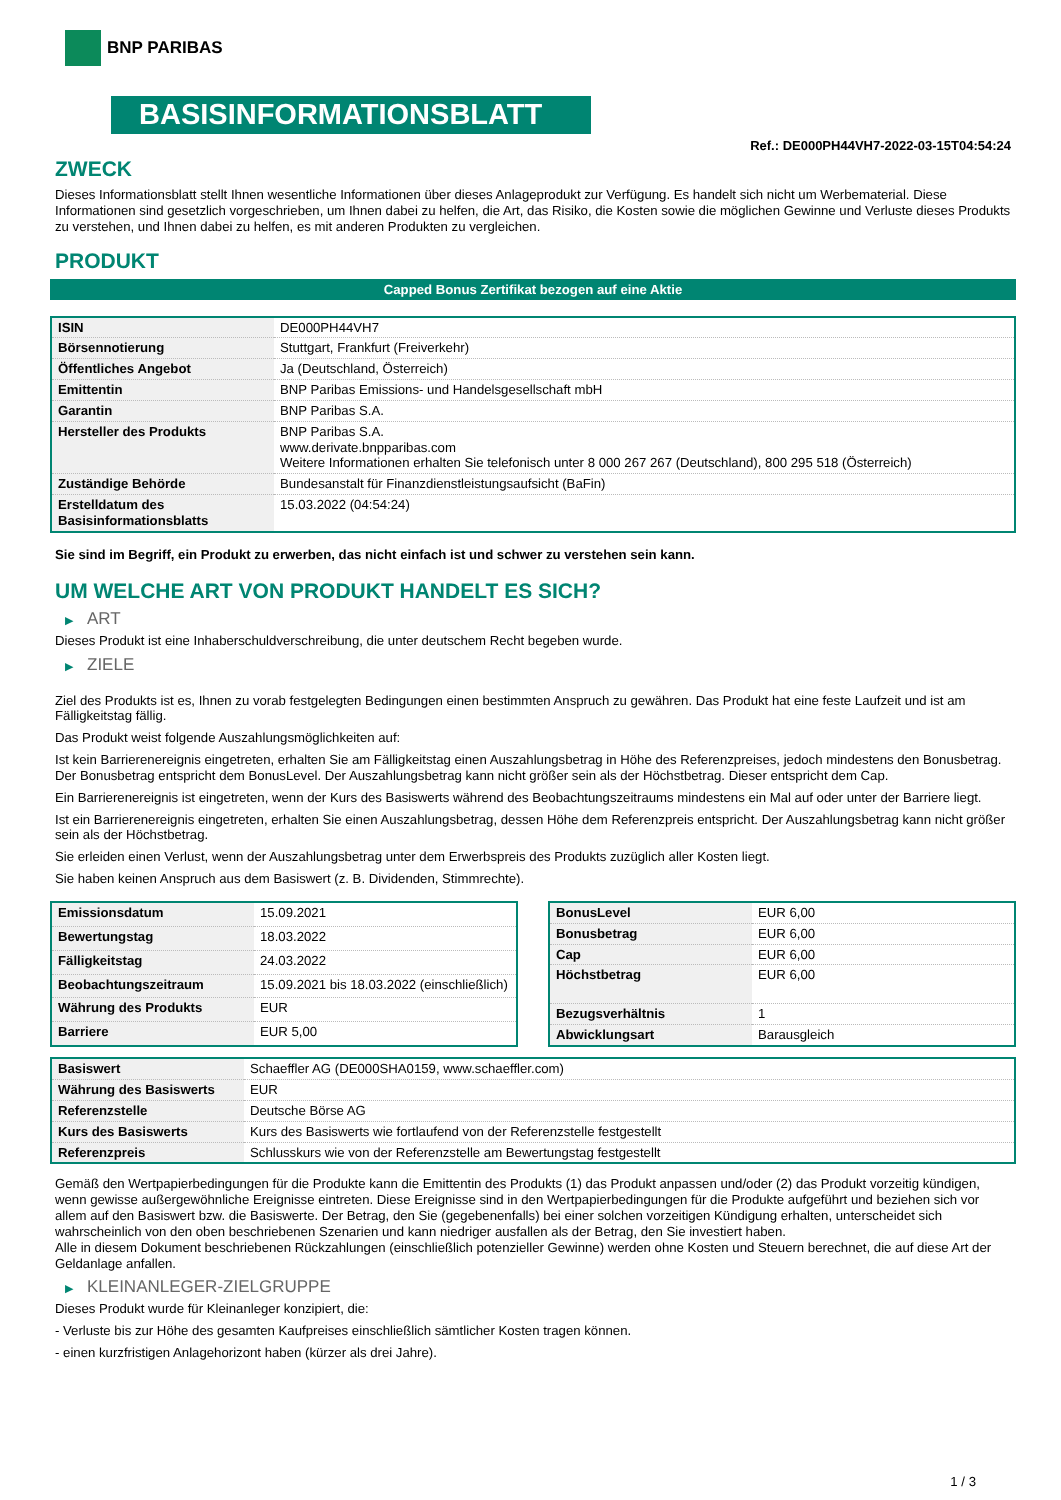BNP PARIBAS
BASISINFORMATIONSBLATT
Ref.: DE000PH44VH7-2022-03-15T04:54:24
ZWECK
Dieses Informationsblatt stellt Ihnen wesentliche Informationen über dieses Anlageprodukt zur Verfügung. Es handelt sich nicht um Werbematerial. Diese Informationen sind gesetzlich vorgeschrieben, um Ihnen dabei zu helfen, die Art, das Risiko, die Kosten sowie die möglichen Gewinne und Verluste dieses Produkts zu verstehen, und Ihnen dabei zu helfen, es mit anderen Produkten zu vergleichen.
PRODUKT
Capped Bonus Zertifikat bezogen auf eine Aktie
| ISIN | DE000PH44VH7 |
| Börsennotierung | Stuttgart, Frankfurt (Freiverkehr) |
| Öffentliches Angebot | Ja (Deutschland, Österreich) |
| Emittentin | BNP Paribas Emissions- und Handelsgesellschaft mbH |
| Garantin | BNP Paribas S.A. |
| Hersteller des Produkts | BNP Paribas S.A. www.derivate.bnpparibas.com Weitere Informationen erhalten Sie telefonisch unter 8 000 267 267 (Deutschland), 800 295 518 (Österreich) |
| Zuständige Behörde | Bundesanstalt für Finanzdienstleistungsaufsicht (BaFin) |
| Erstelldatum des Basisinformationsblatts | 15.03.2022 (04:54:24) |
Sie sind im Begriff, ein Produkt zu erwerben, das nicht einfach ist und schwer zu verstehen sein kann.
UM WELCHE ART VON PRODUKT HANDELT ES SICH?
▶ ART
Dieses Produkt ist eine Inhaberschuldverschreibung, die unter deutschem Recht begeben wurde.
▶ ZIELE
Ziel des Produkts ist es, Ihnen zu vorab festgelegten Bedingungen einen bestimmten Anspruch zu gewähren. Das Produkt hat eine feste Laufzeit und ist am Fälligkeitstag fällig.
Das Produkt weist folgende Auszahlungsmöglichkeiten auf:
Ist kein Barrierenereignis eingetreten, erhalten Sie am Fälligkeitstag einen Auszahlungsbetrag in Höhe des Referenzpreises, jedoch mindestens den Bonusbetrag. Der Bonusbetrag entspricht dem BonusLevel. Der Auszahlungsbetrag kann nicht größer sein als der Höchstbetrag. Dieser entspricht dem Cap.
Ein Barrierenereignis ist eingetreten, wenn der Kurs des Basiswerts während des Beobachtungszeitraums mindestens ein Mal auf oder unter der Barriere liegt.
Ist ein Barrierenereignis eingetreten, erhalten Sie einen Auszahlungsbetrag, dessen Höhe dem Referenzpreis entspricht. Der Auszahlungsbetrag kann nicht größer sein als der Höchstbetrag.
Sie erleiden einen Verlust, wenn der Auszahlungsbetrag unter dem Erwerbspreis des Produkts zuzüglich aller Kosten liegt.
Sie haben keinen Anspruch aus dem Basiswert (z. B. Dividenden, Stimmrechte).
| Emissionsdatum | 15.09.2021 |
| Bewertungstag | 18.03.2022 |
| Fälligkeitstag | 24.03.2022 |
| Beobachtungszeitraum | 15.09.2021 bis 18.03.2022 (einschließlich) |
| Währung des Produkts | EUR |
| Barriere | EUR 5,00 |
| BonusLevel | EUR 6,00 |
| Bonusbetrag | EUR 6,00 |
| Cap | EUR 6,00 |
| Höchstbetrag | EUR 6,00 |
| Bezugsverhältnis | 1 |
| Abwicklungsart | Barausgleich |
| Basiswert | Schaeffler AG (DE000SHA0159, www.schaeffler.com) |
| Währung des Basiswerts | EUR |
| Referenzstelle | Deutsche Börse AG |
| Kurs des Basiswerts | Kurs des Basiswerts wie fortlaufend von der Referenzstelle festgestellt |
| Referenzpreis | Schlusskurs wie von der Referenzstelle am Bewertungstag festgestellt |
Gemäß den Wertpapierbedingungen für die Produkte kann die Emittentin des Produkts (1) das Produkt anpassen und/oder (2) das Produkt vorzeitig kündigen, wenn gewisse außergewöhnliche Ereignisse eintreten. Diese Ereignisse sind in den Wertpapierbedingungen für die Produkte aufgeführt und beziehen sich vor allem auf den Basiswert bzw. die Basiswerte. Der Betrag, den Sie (gegebenenfalls) bei einer solchen vorzeitigen Kündigung erhalten, unterscheidet sich wahrscheinlich von den oben beschriebenen Szenarien und kann niedriger ausfallen als der Betrag, den Sie investiert haben.
Alle in diesem Dokument beschriebenen Rückzahlungen (einschließlich potenzieller Gewinne) werden ohne Kosten und Steuern berechnet, die auf diese Art der Geldanlage anfallen.
▶ KLEINANLEGER-ZIELGRUPPE
Dieses Produkt wurde für Kleinanleger konzipiert, die:
- Verluste bis zur Höhe des gesamten Kaufpreises einschließlich sämtlicher Kosten tragen können.
- einen kurzfristigen Anlagehorizont haben (kürzer als drei Jahre).
1 / 3